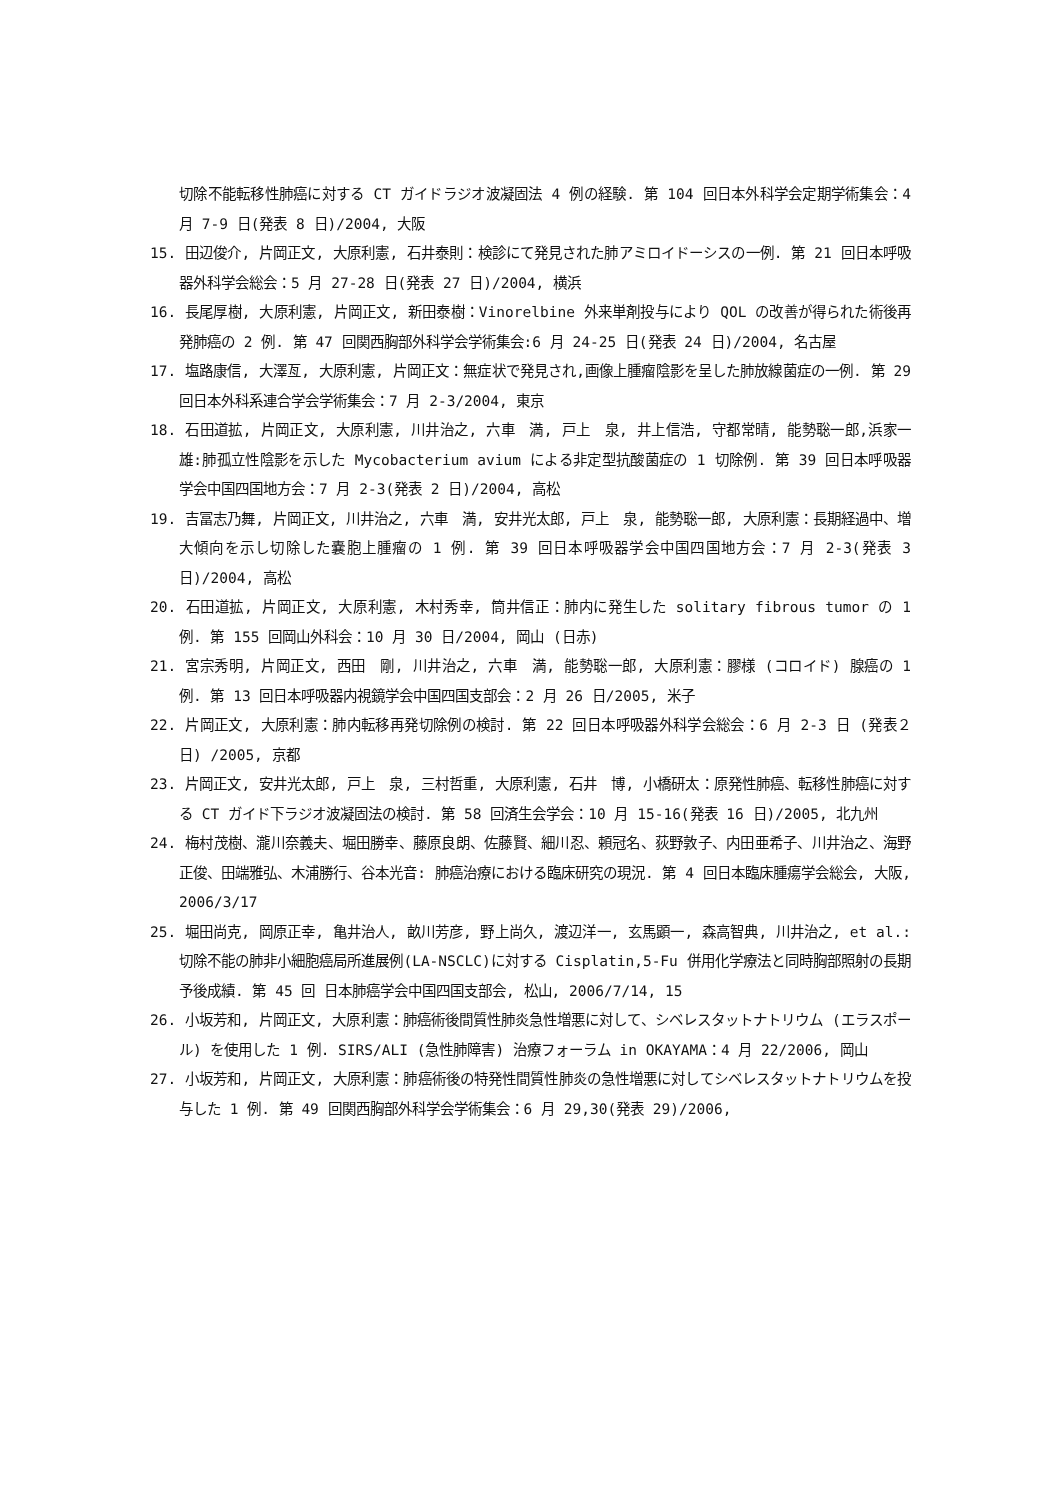切除不能転移性肺癌に対する CT ガイドラジオ波凝固法 4 例の経験. 第 104 回日本外科学会定期学術集会：4 月 7-9 日(発表 8 日)/2004, 大阪
15. 田辺俊介, 片岡正文, 大原利憲, 石井泰則：検診にて発見された肺アミロイドーシスの一例. 第 21 回日本呼吸器外科学会総会：5 月 27-28 日(発表 27 日)/2004, 横浜
16. 長尾厚樹, 大原利憲, 片岡正文, 新田泰樹：Vinorelbine 外来単剤投与により QOL の改善が得られた術後再発肺癌の 2 例. 第 47 回関西胸部外科学会学術集会:6 月 24-25 日(発表 24 日)/2004, 名古屋
17. 塩路康信, 大澤亙, 大原利憲, 片岡正文：無症状で発見され,画像上腫瘤陰影を呈した肺放線菌症の一例. 第 29 回日本外科系連合学会学術集会：7 月 2-3/2004, 東京
18. 石田道拡, 片岡正文, 大原利憲, 川井治之, 六車　満, 戸上　泉, 井上信浩, 守都常晴, 能勢聡一郎,浜家一雄:肺孤立性陰影を示した Mycobacterium avium による非定型抗酸菌症の 1 切除例. 第 39 回日本呼吸器学会中国四国地方会：7 月 2-3(発表 2 日)/2004, 高松
19. 吉冨志乃舞, 片岡正文, 川井治之, 六車　満, 安井光太郎, 戸上　泉, 能勢聡一郎, 大原利憲：長期経過中、増大傾向を示し切除した嚢胞上腫瘤の 1 例. 第 39 回日本呼吸器学会中国四国地方会：7 月 2-3(発表 3 日)/2004, 高松
20. 石田道拡, 片岡正文, 大原利憲, 木村秀幸, 筒井信正：肺内に発生した solitary fibrous tumor の 1 例. 第 155 回岡山外科会：10 月 30 日/2004, 岡山 (日赤)
21. 宮宗秀明, 片岡正文, 西田　剛, 川井治之, 六車　満, 能勢聡一郎, 大原利憲：膠様 (コロイド) 腺癌の 1 例. 第 13 回日本呼吸器内視鏡学会中国四国支部会：2 月 26 日/2005, 米子
22. 片岡正文, 大原利憲：肺内転移再発切除例の検討. 第 22 回日本呼吸器外科学会総会：6 月 2-3 日 (発表２日) /2005, 京都
23. 片岡正文, 安井光太郎, 戸上　泉, 三村哲重, 大原利憲, 石井　博, 小橋研太：原発性肺癌、転移性肺癌に対する CT ガイド下ラジオ波凝固法の検討. 第 58 回済生会学会：10 月 15-16(発表 16 日)/2005, 北九州
24. 梅村茂樹、瀧川奈義夫、堀田勝幸、藤原良朗、佐藤賢、細川忍、頼冠名、荻野敦子、内田亜希子、川井治之、海野正俊、田端雅弘、木浦勝行、谷本光音: 肺癌治療における臨床研究の現況. 第 4 回日本臨床腫瘍学会総会, 大阪, 2006/3/17
25. 堀田尚克, 岡原正幸, 亀井治人, 畝川芳彦, 野上尚久, 渡辺洋一, 玄馬顕一, 森高智典, 川井治之, et al.: 切除不能の肺非小細胞癌局所進展例(LA-NSCLC)に対する Cisplatin,5-Fu 併用化学療法と同時胸部照射の長期予後成績. 第 45 回 日本肺癌学会中国四国支部会, 松山, 2006/7/14, 15
26. 小坂芳和, 片岡正文, 大原利憲：肺癌術後間質性肺炎急性増悪に対して、シベレスタットナトリウム (エラスポール) を使用した 1 例. SIRS/ALI (急性肺障害) 治療フォーラム in OKAYAMA：4 月 22/2006, 岡山
27. 小坂芳和, 片岡正文, 大原利憲：肺癌術後の特発性間質性肺炎の急性増悪に対してシベレスタットナトリウムを投与した 1 例. 第 49 回関西胸部外科学会学術集会：6 月 29,30(発表 29)/2006,